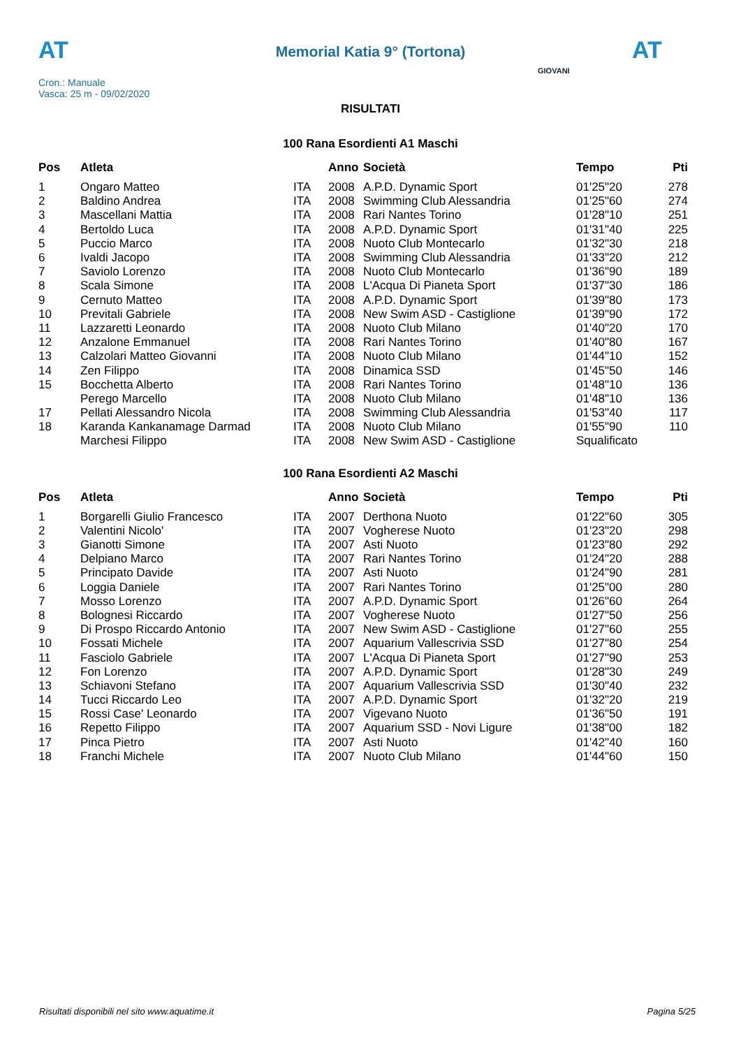AT
Memorial Katia 9° (Tortona) AT
Cron.: Manuale
Vasca: 25 m - 09/02/2020
GIOVANI
RISULTATI
100 Rana Esordienti A1 Maschi
| Pos | Atleta | | Anno | Società | Tempo | Pti |
| --- | --- | --- | --- | --- | --- | --- |
| 1 | Ongaro Matteo | ITA | 2008 | A.P.D. Dynamic Sport | 01'25"20 | 278 |
| 2 | Baldino Andrea | ITA | 2008 | Swimming Club Alessandria | 01'25"60 | 274 |
| 3 | Mascellani Mattia | ITA | 2008 | Rari Nantes Torino | 01'28"10 | 251 |
| 4 | Bertoldo Luca | ITA | 2008 | A.P.D. Dynamic Sport | 01'31"40 | 225 |
| 5 | Puccio Marco | ITA | 2008 | Nuoto Club Montecarlo | 01'32"30 | 218 |
| 6 | Ivaldi Jacopo | ITA | 2008 | Swimming Club Alessandria | 01'33"20 | 212 |
| 7 | Saviolo Lorenzo | ITA | 2008 | Nuoto Club Montecarlo | 01'36"90 | 189 |
| 8 | Scala Simone | ITA | 2008 | L'Acqua Di Pianeta Sport | 01'37"30 | 186 |
| 9 | Cernuto Matteo | ITA | 2008 | A.P.D. Dynamic Sport | 01'39"80 | 173 |
| 10 | Previtali Gabriele | ITA | 2008 | New Swim ASD - Castiglione | 01'39"90 | 172 |
| 11 | Lazzaretti Leonardo | ITA | 2008 | Nuoto Club Milano | 01'40"20 | 170 |
| 12 | Anzalone Emmanuel | ITA | 2008 | Rari Nantes Torino | 01'40"80 | 167 |
| 13 | Calzolari Matteo Giovanni | ITA | 2008 | Nuoto Club Milano | 01'44"10 | 152 |
| 14 | Zen Filippo | ITA | 2008 | Dinamica SSD | 01'45"50 | 146 |
| 15 | Bocchetta Alberto | ITA | 2008 | Rari Nantes Torino | 01'48"10 | 136 |
| | Perego Marcello | ITA | 2008 | Nuoto Club Milano | 01'48"10 | 136 |
| 17 | Pellati Alessandro Nicola | ITA | 2008 | Swimming Club Alessandria | 01'53"40 | 117 |
| 18 | Karanda Kankanamage Darmad | ITA | 2008 | Nuoto Club Milano | 01'55"90 | 110 |
| | Marchesi Filippo | ITA | 2008 | New Swim ASD - Castiglione | Squalificato | |
100 Rana Esordienti A2 Maschi
| Pos | Atleta | | Anno | Società | Tempo | Pti |
| --- | --- | --- | --- | --- | --- | --- |
| 1 | Borgarelli Giulio Francesco | ITA | 2007 | Derthona Nuoto | 01'22"60 | 305 |
| 2 | Valentini Nicolo' | ITA | 2007 | Vogherese Nuoto | 01'23"20 | 298 |
| 3 | Gianotti Simone | ITA | 2007 | Asti Nuoto | 01'23"80 | 292 |
| 4 | Delpiano Marco | ITA | 2007 | Rari Nantes Torino | 01'24"20 | 288 |
| 5 | Principato Davide | ITA | 2007 | Asti Nuoto | 01'24"90 | 281 |
| 6 | Loggia Daniele | ITA | 2007 | Rari Nantes Torino | 01'25"00 | 280 |
| 7 | Mosso Lorenzo | ITA | 2007 | A.P.D. Dynamic Sport | 01'26"60 | 264 |
| 8 | Bolognesi Riccardo | ITA | 2007 | Vogherese Nuoto | 01'27"50 | 256 |
| 9 | Di Prospo Riccardo Antonio | ITA | 2007 | New Swim ASD - Castiglione | 01'27"60 | 255 |
| 10 | Fossati Michele | ITA | 2007 | Aquarium Vallescrivia SSD | 01'27"80 | 254 |
| 11 | Fasciolo Gabriele | ITA | 2007 | L'Acqua Di Pianeta Sport | 01'27"90 | 253 |
| 12 | Fon Lorenzo | ITA | 2007 | A.P.D. Dynamic Sport | 01'28"30 | 249 |
| 13 | Schiavoni Stefano | ITA | 2007 | Aquarium Vallescrivia SSD | 01'30"40 | 232 |
| 14 | Tucci Riccardo Leo | ITA | 2007 | A.P.D. Dynamic Sport | 01'32"20 | 219 |
| 15 | Rossi Case' Leonardo | ITA | 2007 | Vigevano Nuoto | 01'36"50 | 191 |
| 16 | Repetto Filippo | ITA | 2007 | Aquarium SSD - Novi Ligure | 01'38"00 | 182 |
| 17 | Pinca Pietro | ITA | 2007 | Asti Nuoto | 01'42"40 | 160 |
| 18 | Franchi Michele | ITA | 2007 | Nuoto Club Milano | 01'44"60 | 150 |
Risultati disponibili nel sito www.aquatime.it Pagina 5/25